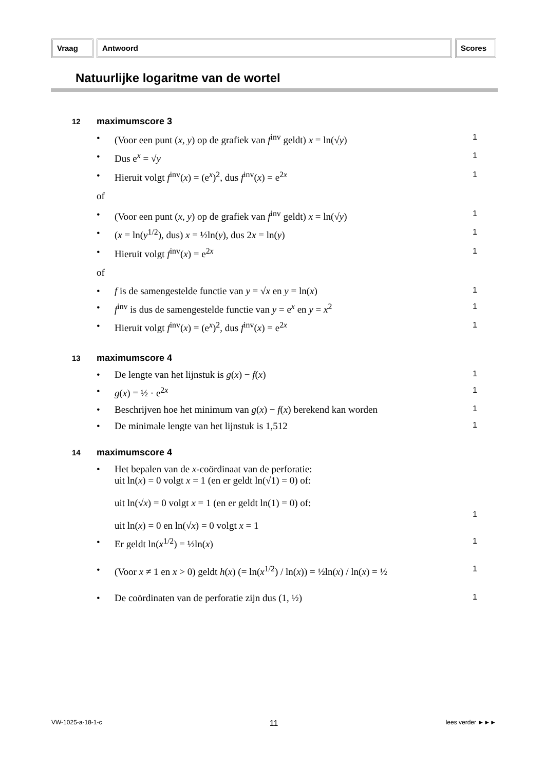Vraag Antwoord Scores
Natuurlijke logaritme van de wortel
12 maximumscore 3
• (Voor een punt (x, y) op de grafiek van f<sup>inv</sup> geldt) x = ln(√y)
1
• Dus e<sup>x</sup> = √y
1
• Hieruit volgt f<sup>inv</sup>(x) = (e<sup>x</sup>)<sup>2</sup>, dus f<sup>inv</sup>(x) = e<sup>2x</sup>
1
of
• (Voor een punt (x, y) op de grafiek van f<sup>inv</sup> geldt) x = ln(√y)
1
• (x = ln(y<sup>1/2</sup>), dus) x = ½ln(y), dus 2x = ln(y)
1
• Hieruit volgt f<sup>inv</sup>(x) = e<sup>2x</sup>
1
of
• f is de samengestelde functie van y = √x en y = ln(x)
1
• f<sup>inv</sup> is dus de samengestelde functie van y = e<sup>x</sup> en y = x<sup>2</sup>
1
• Hieruit volgt f<sup>inv</sup>(x) = (e<sup>x</sup>)<sup>2</sup>, dus f<sup>inv</sup>(x) = e<sup>2x</sup>
1
13 maximumscore 4
• De lengte van het lijnstuk is g(x) − f(x)
1
• g(x) = ½ · e<sup>2x</sup>
1
• Beschrijven hoe het minimum van g(x) − f(x) berekend kan worden
1
• De minimale lengte van het lijnstuk is 1,512
1
14 maximumscore 4
• Het bepalen van de x-coördinaat van de perforatie:
uit ln(x) = 0 volgt x = 1 (en er geldt ln(√1) = 0) of:
uit ln(√x) = 0 volgt x = 1 (en er geldt ln(1) = 0) of:
uit ln(x) = 0 en ln(√x) = 0 volgt x = 1
1
• Er geldt ln(x<sup>1/2</sup>) = ½ln(x)
1
• (Voor x ≠ 1 en x > 0) geldt h(x) (= ln(x<sup>1/2</sup>) / ln(x)) = ½ln(x) / ln(x) = ½
1
• De coördinaten van de perforatie zijn dus (1, ½)
1
VW-1025-a-18-1-c 11 lees verder ►►►